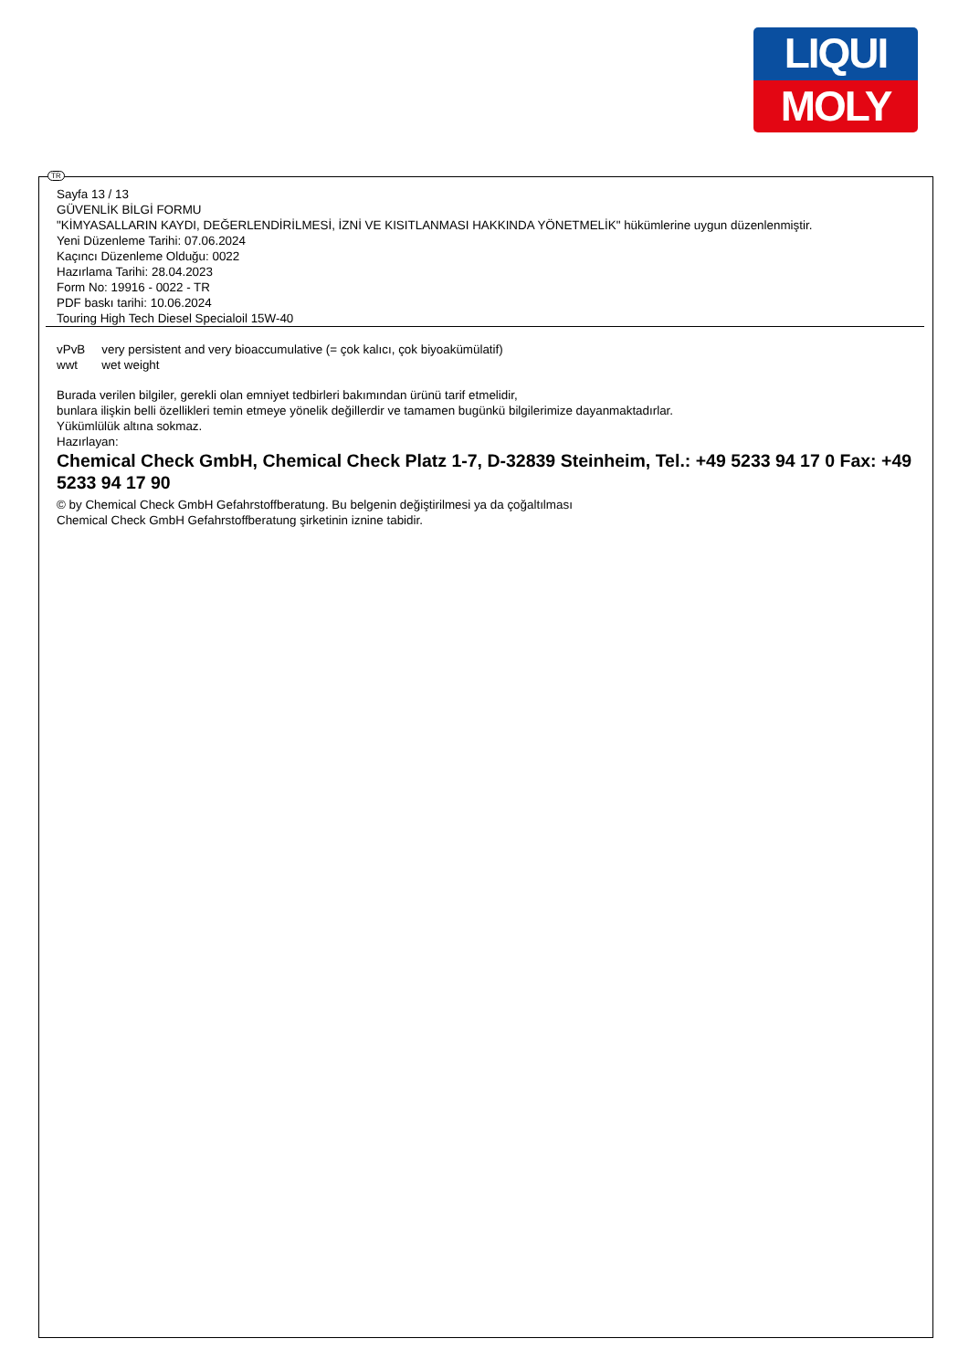LIQUI
MOLY
TR
Sayfa 13 / 13
GÜVENLİK BİLGİ FORMU
"KİMYASALLARIN KAYDI, DEĞERLENDİRİLMESİ, İZNİ VE KISITLANMASI HAKKINDA YÖNETMELİK" hükümlerine uygun düzenlenmiştir.
Yeni Düzenleme Tarihi: 07.06.2024
Kaçıncı Düzenleme Olduğu: 0022
Hazırlama Tarihi: 28.04.2023
Form No: 19916 - 0022 - TR
PDF baskı tarihi: 10.06.2024
Touring High Tech Diesel Specialoil 15W-40
| vPvB | very persistent and very bioaccumulative (= çok kalıcı, çok biyoakümülatif) |
| wwt | wet weight |
Burada verilen bilgiler, gerekli olan emniyet tedbirleri bakımından ürünü tarif etmelidir,
bunlara ilişkin belli özellikleri temin etmeye yönelik değillerdir ve tamamen bugünkü bilgilerimize dayanmaktadırlar.
Yükümlülük altına sokmaz.
Hazırlayan:
Chemical Check GmbH, Chemical Check Platz 1-7, D-32839 Steinheim, Tel.: +49 5233 94 17 0 Fax: +49 5233 94 17 90
© by Chemical Check GmbH Gefahrstoffberatung. Bu belgenin değiştirilmesi ya da çoğaltılması
Chemical Check GmbH Gefahrstoffberatung şirketinin iznine tabidir.